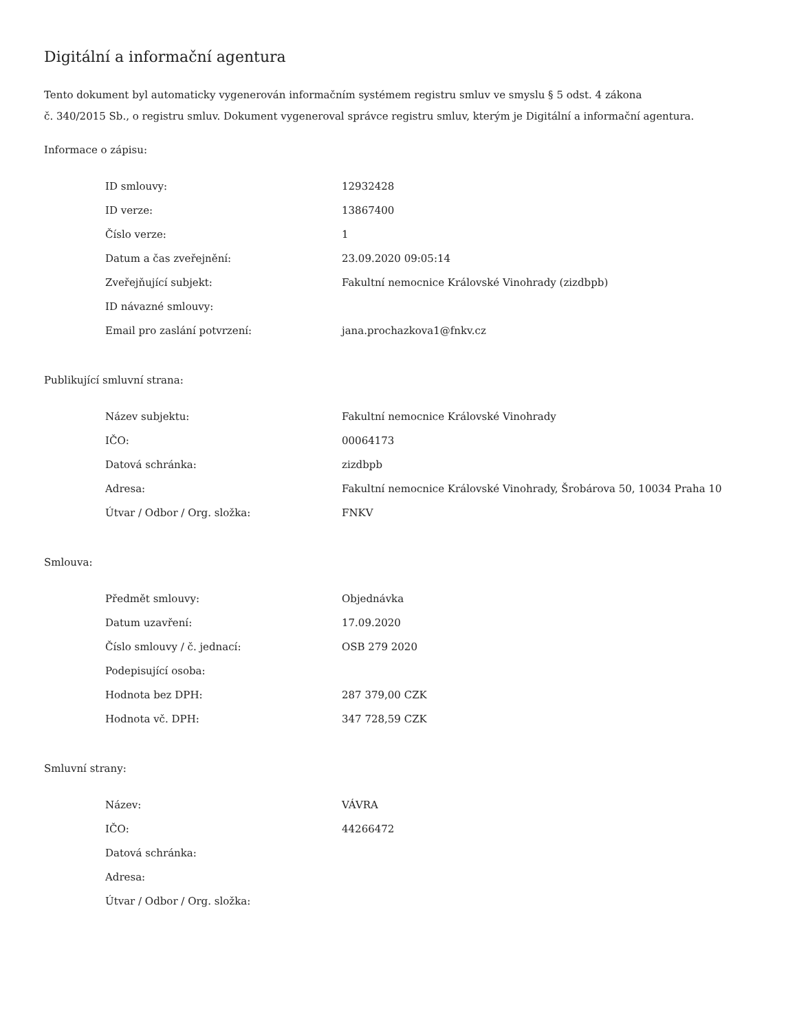Digitální a informační agentura
Tento dokument byl automaticky vygenerován informačním systémem registru smluv ve smyslu § 5 odst. 4 zákona
č. 340/2015 Sb., o registru smluv. Dokument vygeneroval správce registru smluv, kterým je Digitální a informační agentura.
Informace o zápisu:
| ID smlouvy: | 12932428 |
| ID verze: | 13867400 |
| Číslo verze: | 1 |
| Datum a čas zveřejnění: | 23.09.2020 09:05:14 |
| Zveřejňující subjekt: | Fakultní nemocnice Královské Vinohrady (zizdbpb) |
| ID návazné smlouvy: | |
| Email pro zaslání potvrzení: | jana.prochazkova1@fnkv.cz |
Publikující smluvní strana:
| Název subjektu: | Fakultní nemocnice Královské Vinohrady |
| IČO: | 00064173 |
| Datová schránka: | zizdbpb |
| Adresa: | Fakultní nemocnice Královské Vinohrady, Šrobárova 50, 10034 Praha 10 |
| Útvar / Odbor / Org. složka: | FNKV |
Smlouva:
| Předmět smlouvy: | Objednávka |
| Datum uzavření: | 17.09.2020 |
| Číslo smlouvy / č. jednací: | OSB 279 2020 |
| Podepisující osoba: | |
| Hodnota bez DPH: | 287 379,00 CZK |
| Hodnota vč. DPH: | 347 728,59 CZK |
Smluvní strany:
| Název: | VÁVRA |
| IČO: | 44266472 |
| Datová schránka: | |
| Adresa: | |
| Útvar / Odbor / Org. složka: | |